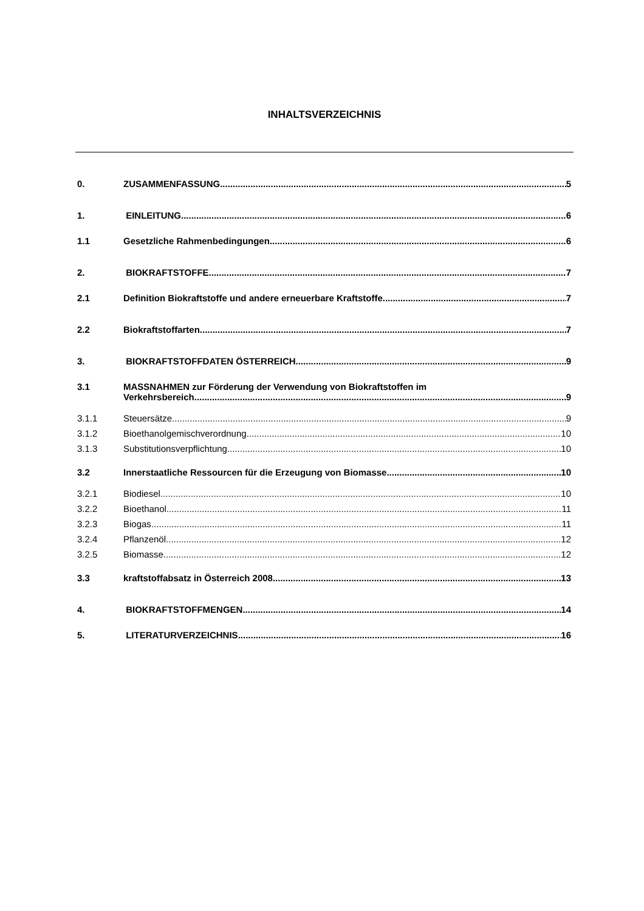INHALTSVERZEICHNIS
0. ZUSAMMENFASSUNG 5
1. EINLEITUNG 6
1.1 Gesetzliche Rahmenbedingungen 6
2. BIOKRAFTSTOFFE 7
2.1 Definition Biokraftstoffe und andere erneuerbare Kraftstoffe 7
2.2 Biokraftstoffarten 7
3. BIOKRAFTSTOFFDATEN ÖSTERREICH 9
3.1 MASSNAHMEN zur Förderung der Verwendung von Biokraftstoffen im
Verkehrsbereich 9
3.1.1 Steuersätze 9
3.1.2 Bioethanolgemischverordnung 10
3.1.3 Substitutionsverpflichtung 10
3.2 Innerstaatliche Ressourcen für die Erzeugung von Biomasse 10
3.2.1 Biodiesel 10
3.2.2 Bioethanol 11
3.2.3 Biogas 11
3.2.4 Pflanzenöl 12
3.2.5 Biomasse 12
3.3 kraftstoffabsatz in Österreich 2008 13
4. BIOKRAFTSTOFFMENGEN 14
5. LITERATURVERZEICHNIS 16